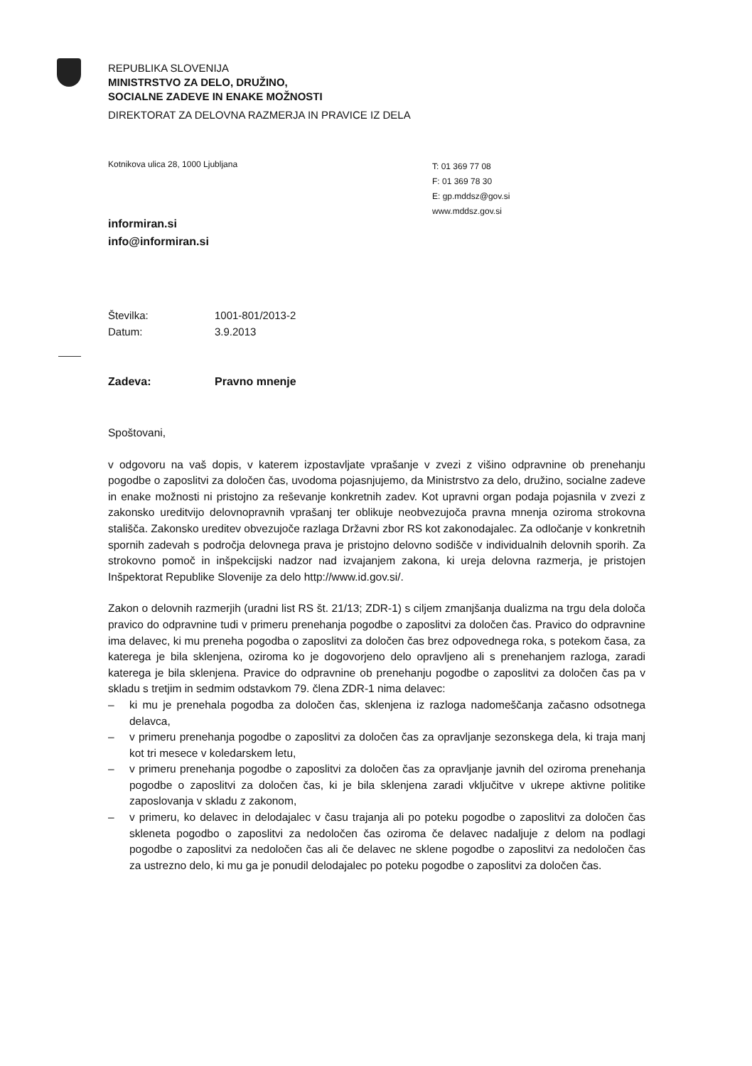REPUBLIKA SLOVENIJA
MINISTRSTVO ZA DELO, DRUŽINO,
SOCIALNE ZADEVE IN ENAKE MOŽNOSTI
DIREKTORAT ZA DELOVNA RAZMERJA IN PRAVICE IZ DELA
Kotnikova ulica 28, 1000 Ljubljana
T: 01 369 77 08
F: 01 369 78 30
E: gp.mddsz@gov.si
www.mddsz.gov.si
informiran.si
info@informiran.si
Številka: 1001-801/2013-2
Datum: 3.9.2013
Zadeva: Pravno mnenje
Spoštovani,
v odgovoru na vaš dopis, v katerem izpostavljate vprašanje v zvezi z višino odpravnine ob prenehanju pogodbe o zaposlitvi za določen čas, uvodoma pojasnjujemo, da Ministrstvo za delo, družino, socialne zadeve in enake možnosti ni pristojno za reševanje konkretnih zadev. Kot upravni organ podaja pojasnila v zvezi z zakonsko ureditvijo delovnopravnih vprašanj ter oblikuje neobvezujoča pravna mnenja oziroma strokovna stališča. Zakonsko ureditev obvezujoče razlaga Državni zbor RS kot zakonodajalec. Za odločanje v konkretnih spornih zadevah s področja delovnega prava je pristojno delovno sodišče v individualnih delovnih sporih. Za strokovno pomoč in inšpekcijski nadzor nad izvajanjem zakona, ki ureja delovna razmerja, je pristojen Inšpektorat Republike Slovenije za delo http://www.id.gov.si/.
Zakon o delovnih razmerjih (uradni list RS št. 21/13; ZDR-1) s ciljem zmanjšanja dualizma na trgu dela določa pravico do odpravnine tudi v primeru prenehanja pogodbe o zaposlitvi za določen čas. Pravico do odpravnine ima delavec, ki mu preneha pogodba o zaposlitvi za določen čas brez odpovednega roka, s potekom časa, za katerega je bila sklenjena, oziroma ko je dogovorjeno delo opravljeno ali s prenehanjem razloga, zaradi katerega je bila sklenjena. Pravice do odpravnine ob prenehanju pogodbe o zaposlitvi za določen čas pa v skladu s tretjim in sedmim odstavkom 79. člena ZDR-1 nima delavec:
– ki mu je prenehala pogodba za določen čas, sklenjena iz razloga nadomeščanja začasno odsotnega delavca,
– v primeru prenehanja pogodbe o zaposlitvi za določen čas za opravljanje sezonskega dela, ki traja manj kot tri mesece v koledarskem letu,
– v primeru prenehanja pogodbe o zaposlitvi za določen čas za opravljanje javnih del oziroma prenehanja pogodbe o zaposlitvi za določen čas, ki je bila sklenjena zaradi vključitve v ukrepe aktivne politike zaposlovanja v skladu z zakonom,
– v primeru, ko delavec in delodajalec v času trajanja ali po poteku pogodbe o zaposlitvi za določen čas skleneta pogodbo o zaposlitvi za nedoločen čas oziroma če delavec nadaljuje z delom na podlagi pogodbe o zaposlitvi za nedoločen čas ali če delavec ne sklene pogodbe o zaposlitvi za nedoločen čas za ustrezno delo, ki mu ga je ponudil delodajalec po poteku pogodbe o zaposlitvi za določen čas.